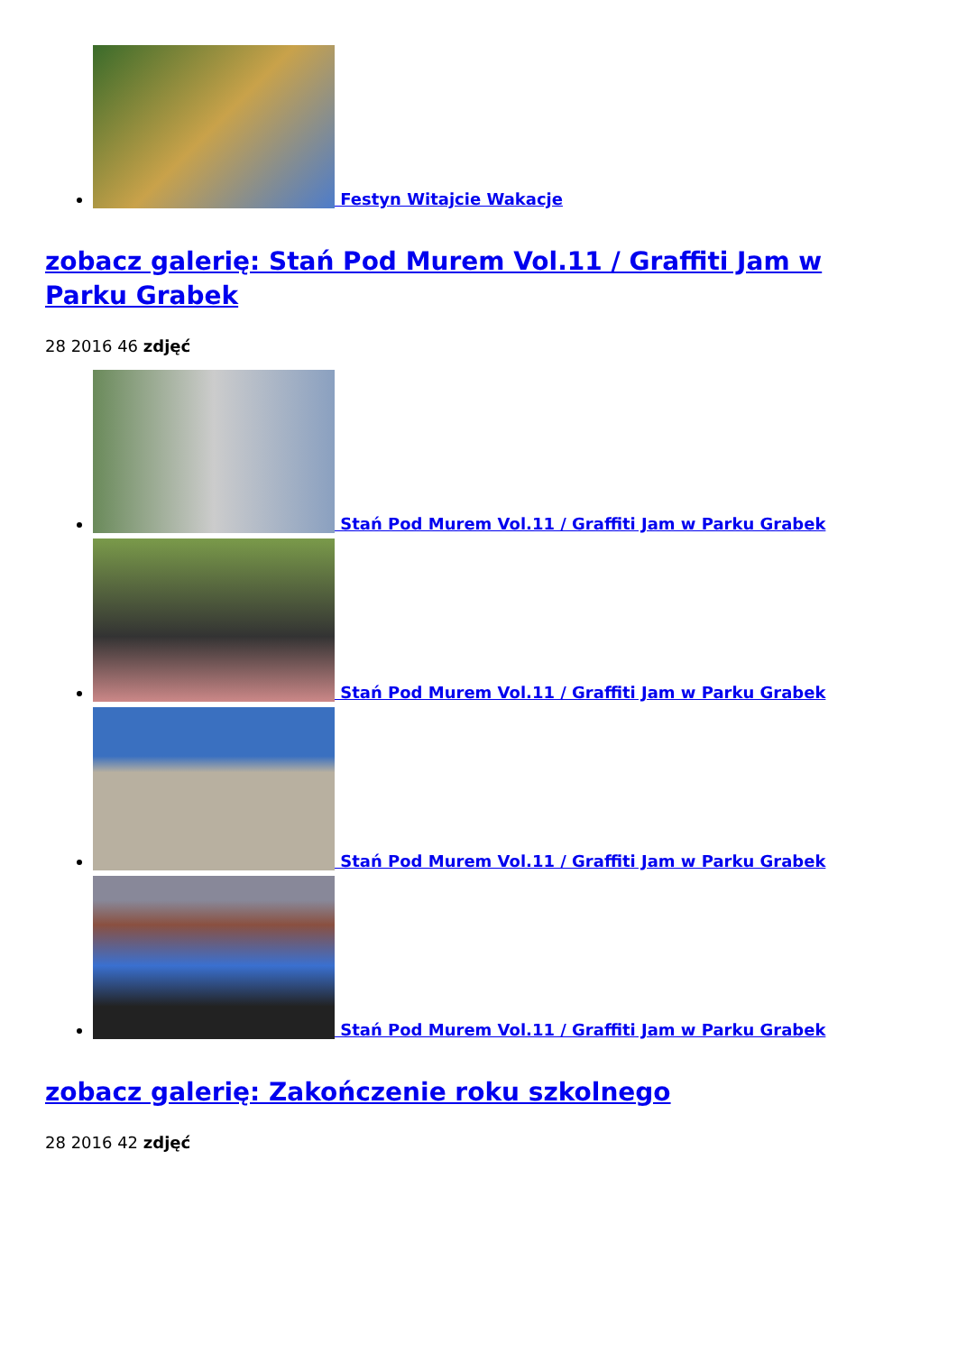Festyn Witajcie Wakacje
zobacz galerię: Stań Pod Murem Vol.11 / Graffiti Jam w Parku Grabek
28 2016 46 zdjęć
Stań Pod Murem Vol.11 / Graffiti Jam w Parku Grabek
Stań Pod Murem Vol.11 / Graffiti Jam w Parku Grabek
Stań Pod Murem Vol.11 / Graffiti Jam w Parku Grabek
Stań Pod Murem Vol.11 / Graffiti Jam w Parku Grabek
zobacz galerię: Zakończenie roku szkolnego
28 2016 42 zdjęć